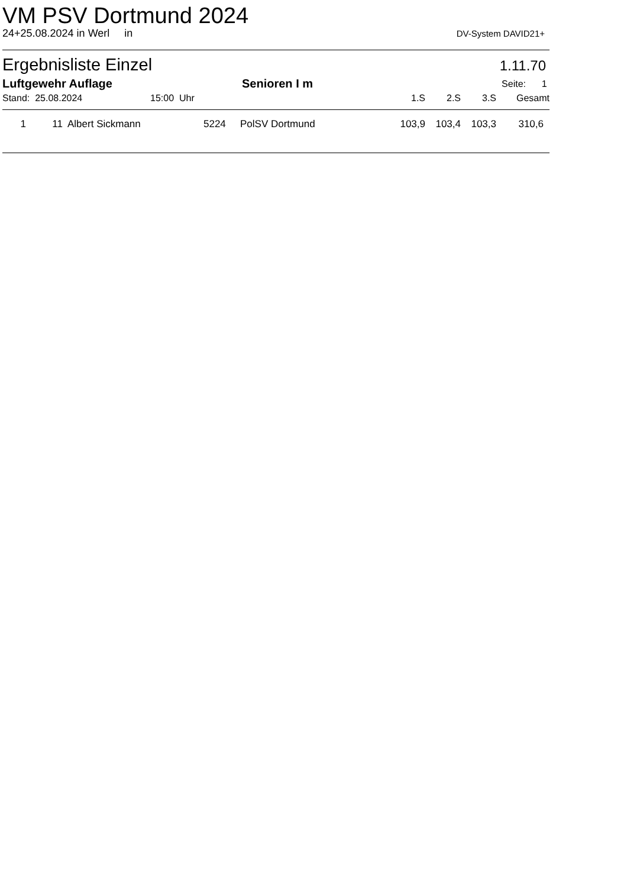VM PSV Dortmund 2024
24+25.08.2024 in Werl in DV-System DAVID21+
Ergebnisliste Einzel 1.11.70
| Luftgewehr Auflage | Senioren I m | Seite: 1 |
| Stand: 25.08.2024 | 15:00 Uhr | 1.S | 2.S | 3.S | Gesamt |
| 1 | 11 | Albert Sickmann | 5224 | PolSV Dortmund | 103,9 | 103,4 | 103,3 | 310,6 |